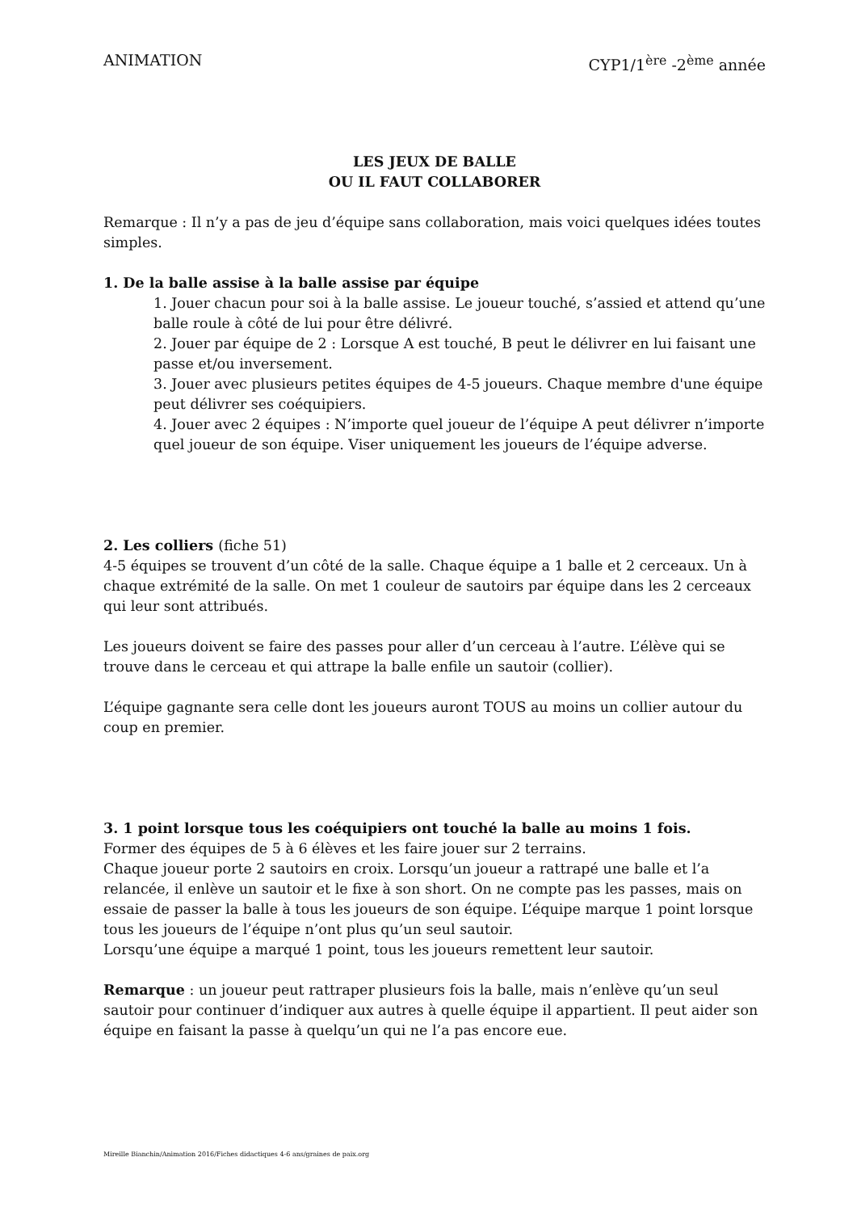ANIMATION CYP1/1<sup>ère</sup> -2<sup>ème</sup> année
LES JEUX DE BALLE
OU IL FAUT COLLABORER
Remarque : Il n’y a pas de jeu d’équipe sans collaboration, mais voici quelques idées toutes simples.
1. De la balle assise à la balle assise par équipe
1. Jouer chacun pour soi à la balle assise. Le joueur touché, s’assied et attend qu’une balle roule à côté de lui pour être délivré.
2. Jouer par équipe de 2 : Lorsque A est touché, B peut le délivrer en lui faisant une passe et/ou inversement.
3. Jouer avec plusieurs petites équipes de 4-5 joueurs. Chaque membre d'une équipe peut délivrer ses coéquipiers.
4. Jouer avec 2 équipes : N’importe quel joueur de l’équipe A peut délivrer n’importe quel joueur de son équipe. Viser uniquement les joueurs de l’équipe adverse.
2. Les colliers (fiche 51)
4-5 équipes se trouvent d’un côté de la salle. Chaque équipe a 1 balle et 2 cerceaux. Un à chaque extrémité de la salle. On met 1 couleur de sautoirs par équipe dans les 2 cerceaux qui leur sont attribués.
Les joueurs doivent se faire des passes pour aller d’un cerceau à l’autre. L’élève qui se trouve dans le cerceau et qui attrape la balle enfile un sautoir (collier).
L’équipe gagnante sera celle dont les joueurs auront TOUS au moins un collier autour du coup en premier.
3. 1 point lorsque tous les coéquipiers ont touché la balle au moins 1 fois.
Former des équipes de 5 à 6 élèves et les faire jouer sur 2 terrains.
Chaque joueur porte 2 sautoirs en croix. Lorsqu’un joueur a rattrapé une balle et l’a relancée, il enlève un sautoir et le fixe à son short. On ne compte pas les passes, mais on essaie de passer la balle à tous les joueurs de son équipe. L’équipe marque 1 point lorsque tous les joueurs de l’équipe n’ont plus qu’un seul sautoir.
Lorsqu’une équipe a marqué 1 point, tous les joueurs remettent leur sautoir.
Remarque : un joueur peut rattraper plusieurs fois la balle, mais n’enlève qu’un seul sautoir pour continuer d’indiquer aux autres à quelle équipe il appartient. Il peut aider son équipe en faisant la passe à quelqu’un qui ne l’a pas encore eue.
Mireille Bianchin/Animation 2016/Fiches didactiques 4-6 ans/graines de paix.org